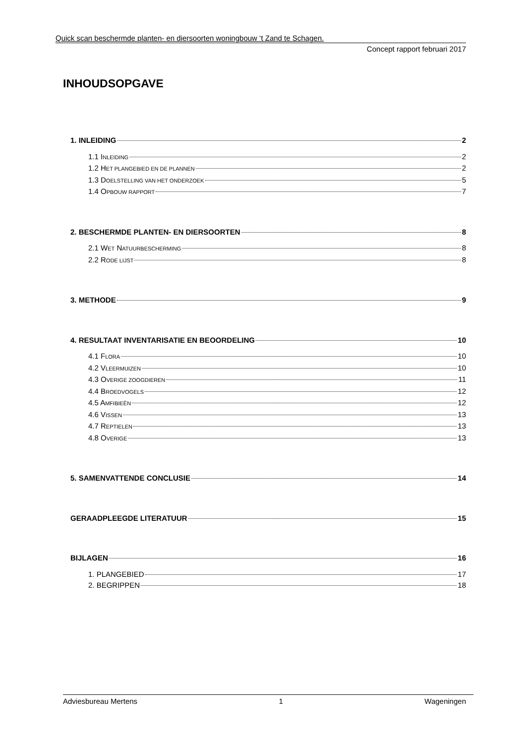Quick scan beschermde planten- en diersoorten woningbouw ‘t Zand te Schagen.
Concept rapport februari 2017
INHOUDSOPGAVE
1. INLEIDING 2
1.1 INLEIDING 2
1.2 HET PLANGEBIED EN DE PLANNEN 2
1.3 DOELSTELLING VAN HET ONDERZOEK 5
1.4 OPBOUW RAPPORT 7
2. BESCHERMDE PLANTEN- EN DIERSOORTEN 8
2.1 WET NATUURBESCHERMING 8
2.2 RODE LIJST 8
3. METHODE 9
4. RESULTAAT INVENTARISATIE EN BEOORDELING 10
4.1 FLORA 10
4.2 VLEERMUIZEN 10
4.3 OVERIGE ZOOGDIEREN 11
4.4 BROEDVOGELS 12
4.5 AMFIBIEËN 12
4.6 VISSEN 13
4.7 REPTIELEN 13
4.8 OVERIGE 13
5. SAMENVATTENDE CONCLUSIE 14
GERAADPLEEGDE LITERATUUR 15
BIJLAGEN 16
1. PLANGEBIED 17
2. BEGRIPPEN 18
Adviesbureau Mertens 1 Wageningen